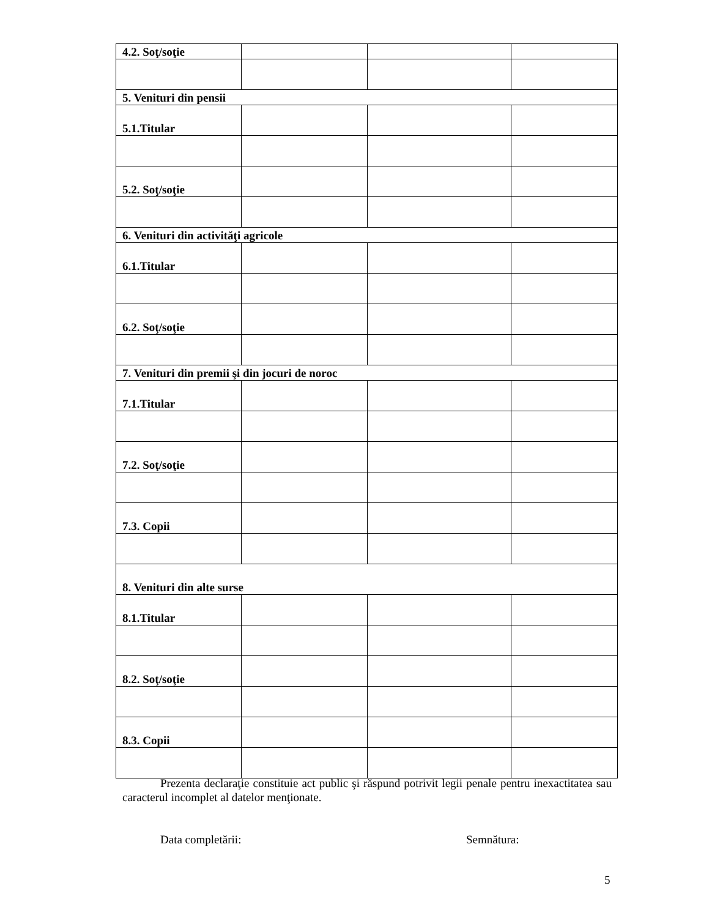| 4.2. Soţ/soţie | | | |
| 5. Venituri din pensii | | | |
| 5.1.Titular | | | |
| 5.2. Soţ/soţie | | | |
| 6. Venituri din activităţi agricole | | | |
| 6.1.Titular | | | |
| 6.2. Soţ/soţie | | | |
| 7. Venituri din premii şi din jocuri de noroc | | | |
| 7.1.Titular | | | |
| 7.2. Soţ/soţie | | | |
| 7.3. Copii | | | |
| 8. Venituri din alte surse | | | |
| 8.1.Titular | | | |
| 8.2. Soţ/soţie | | | |
| 8.3. Copii | | | |
Prezenta declaraţie constituie act public şi răspund potrivit legii penale pentru inexactitatea sau caracterul incomplet al datelor menţionate.
Data completării: Semnătura:
5